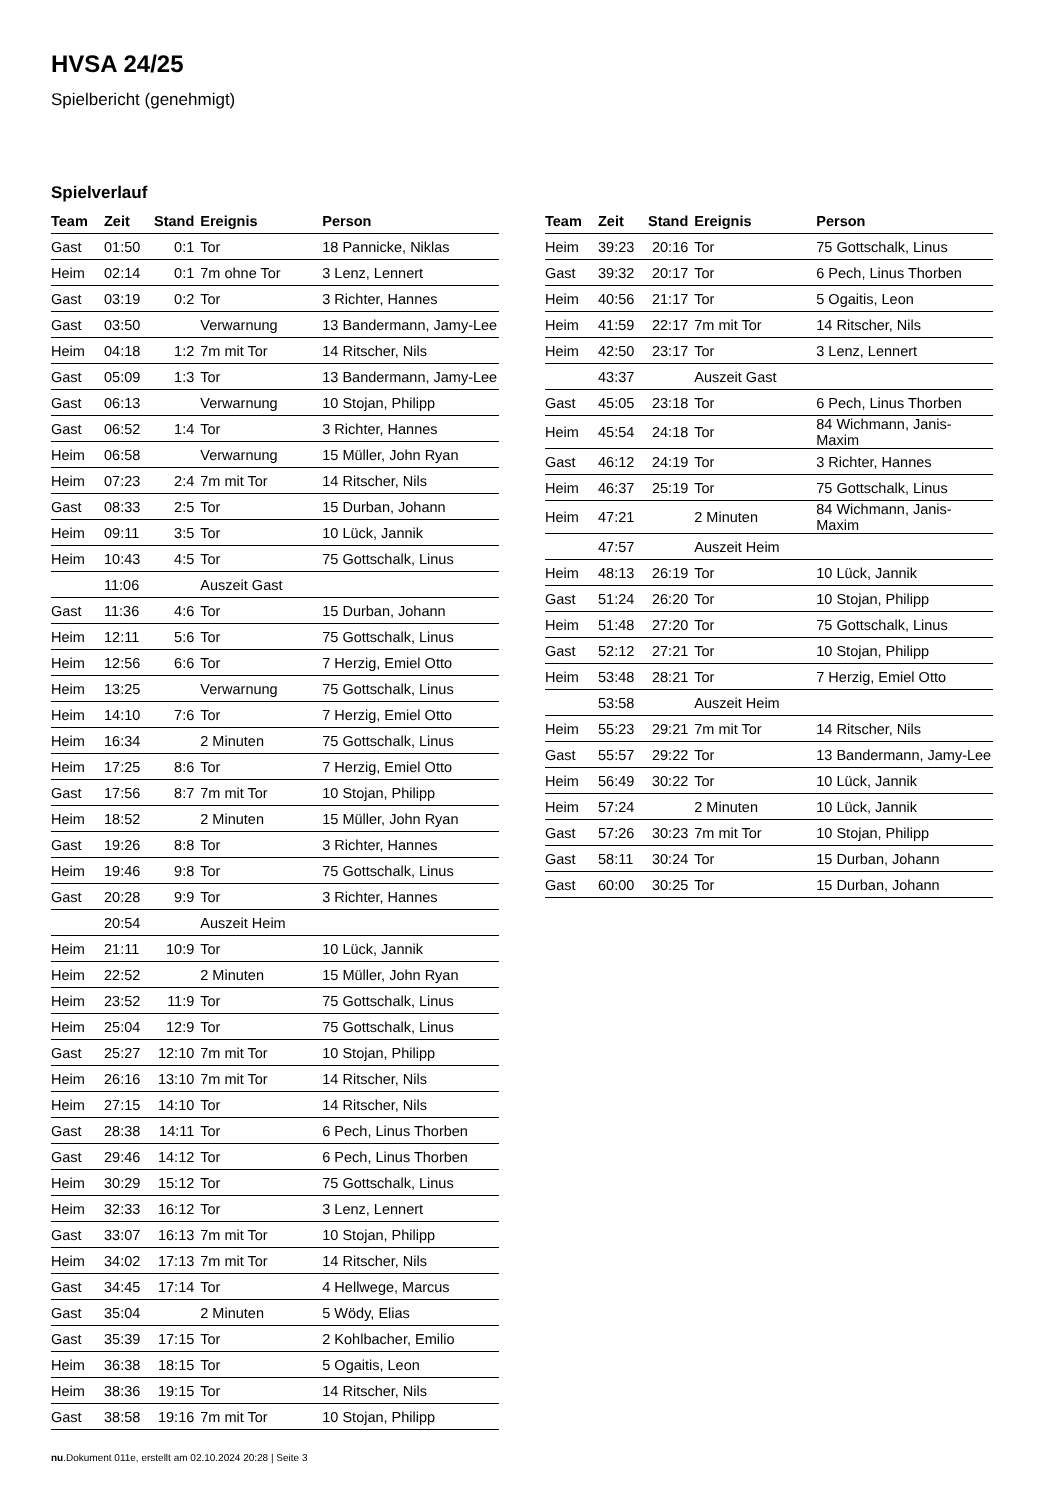HVSA 24/25
Spielbericht (genehmigt)
Spielverlauf
| Team | Zeit | Stand | Ereignis | Person |
| --- | --- | --- | --- | --- |
| Gast | 01:50 | 0:1 | Tor | 18 Pannicke, Niklas |
| Heim | 02:14 | 0:1 | 7m ohne Tor | 3 Lenz, Lennert |
| Gast | 03:19 | 0:2 | Tor | 3 Richter, Hannes |
| Gast | 03:50 | | Verwarnung | 13 Bandermann, Jamy-Lee |
| Heim | 04:18 | 1:2 | 7m mit Tor | 14 Ritscher, Nils |
| Gast | 05:09 | 1:3 | Tor | 13 Bandermann, Jamy-Lee |
| Gast | 06:13 | | Verwarnung | 10 Stojan, Philipp |
| Gast | 06:52 | 1:4 | Tor | 3 Richter, Hannes |
| Heim | 06:58 | | Verwarnung | 15 Müller, John Ryan |
| Heim | 07:23 | 2:4 | 7m mit Tor | 14 Ritscher, Nils |
| Gast | 08:33 | 2:5 | Tor | 15 Durban, Johann |
| Heim | 09:11 | 3:5 | Tor | 10 Lück, Jannik |
| Heim | 10:43 | 4:5 | Tor | 75 Gottschalk, Linus |
| | 11:06 | | Auszeit Gast | |
| Gast | 11:36 | 4:6 | Tor | 15 Durban, Johann |
| Heim | 12:11 | 5:6 | Tor | 75 Gottschalk, Linus |
| Heim | 12:56 | 6:6 | Tor | 7 Herzig, Emiel Otto |
| Heim | 13:25 | | Verwarnung | 75 Gottschalk, Linus |
| Heim | 14:10 | 7:6 | Tor | 7 Herzig, Emiel Otto |
| Heim | 16:34 | | 2 Minuten | 75 Gottschalk, Linus |
| Heim | 17:25 | 8:6 | Tor | 7 Herzig, Emiel Otto |
| Gast | 17:56 | 8:7 | 7m mit Tor | 10 Stojan, Philipp |
| Heim | 18:52 | | 2 Minuten | 15 Müller, John Ryan |
| Gast | 19:26 | 8:8 | Tor | 3 Richter, Hannes |
| Heim | 19:46 | 9:8 | Tor | 75 Gottschalk, Linus |
| Gast | 20:28 | 9:9 | Tor | 3 Richter, Hannes |
| | 20:54 | | Auszeit Heim | |
| Heim | 21:11 | 10:9 | Tor | 10 Lück, Jannik |
| Heim | 22:52 | | 2 Minuten | 15 Müller, John Ryan |
| Heim | 23:52 | 11:9 | Tor | 75 Gottschalk, Linus |
| Heim | 25:04 | 12:9 | Tor | 75 Gottschalk, Linus |
| Gast | 25:27 | 12:10 | 7m mit Tor | 10 Stojan, Philipp |
| Heim | 26:16 | 13:10 | 7m mit Tor | 14 Ritscher, Nils |
| Heim | 27:15 | 14:10 | Tor | 14 Ritscher, Nils |
| Gast | 28:38 | 14:11 | Tor | 6 Pech, Linus Thorben |
| Gast | 29:46 | 14:12 | Tor | 6 Pech, Linus Thorben |
| Heim | 30:29 | 15:12 | Tor | 75 Gottschalk, Linus |
| Heim | 32:33 | 16:12 | Tor | 3 Lenz, Lennert |
| Gast | 33:07 | 16:13 | 7m mit Tor | 10 Stojan, Philipp |
| Heim | 34:02 | 17:13 | 7m mit Tor | 14 Ritscher, Nils |
| Gast | 34:45 | 17:14 | Tor | 4 Hellwege, Marcus |
| Gast | 35:04 | | 2 Minuten | 5 Wödy, Elias |
| Gast | 35:39 | 17:15 | Tor | 2 Kohlbacher, Emilio |
| Heim | 36:38 | 18:15 | Tor | 5 Ogaitis, Leon |
| Heim | 38:36 | 19:15 | Tor | 14 Ritscher, Nils |
| Gast | 38:58 | 19:16 | 7m mit Tor | 10 Stojan, Philipp |
| Team | Zeit | Stand | Ereignis | Person |
| --- | --- | --- | --- | --- |
| Heim | 39:23 | 20:16 | Tor | 75 Gottschalk, Linus |
| Gast | 39:32 | 20:17 | Tor | 6 Pech, Linus Thorben |
| Heim | 40:56 | 21:17 | Tor | 5 Ogaitis, Leon |
| Heim | 41:59 | 22:17 | 7m mit Tor | 14 Ritscher, Nils |
| Heim | 42:50 | 23:17 | Tor | 3 Lenz, Lennert |
| | 43:37 | | Auszeit Gast | |
| Gast | 45:05 | 23:18 | Tor | 6 Pech, Linus Thorben |
| Heim | 45:54 | 24:18 | Tor | 84 Wichmann, Janis-Maxim |
| Gast | 46:12 | 24:19 | Tor | 3 Richter, Hannes |
| Heim | 46:37 | 25:19 | Tor | 75 Gottschalk, Linus |
| Heim | 47:21 | | 2 Minuten | 84 Wichmann, Janis-Maxim |
| | 47:57 | | Auszeit Heim | |
| Heim | 48:13 | 26:19 | Tor | 10 Lück, Jannik |
| Gast | 51:24 | 26:20 | Tor | 10 Stojan, Philipp |
| Heim | 51:48 | 27:20 | Tor | 75 Gottschalk, Linus |
| Gast | 52:12 | 27:21 | Tor | 10 Stojan, Philipp |
| Heim | 53:48 | 28:21 | Tor | 7 Herzig, Emiel Otto |
| | 53:58 | | Auszeit Heim | |
| Heim | 55:23 | 29:21 | 7m mit Tor | 14 Ritscher, Nils |
| Gast | 55:57 | 29:22 | Tor | 13 Bandermann, Jamy-Lee |
| Heim | 56:49 | 30:22 | Tor | 10 Lück, Jannik |
| Heim | 57:24 | | 2 Minuten | 10 Lück, Jannik |
| Gast | 57:26 | 30:23 | 7m mit Tor | 10 Stojan, Philipp |
| Gast | 58:11 | 30:24 | Tor | 15 Durban, Johann |
| Gast | 60:00 | 30:25 | Tor | 15 Durban, Johann |
nu.Dokument 011e, erstellt am 02.10.2024 20:28 | Seite 3